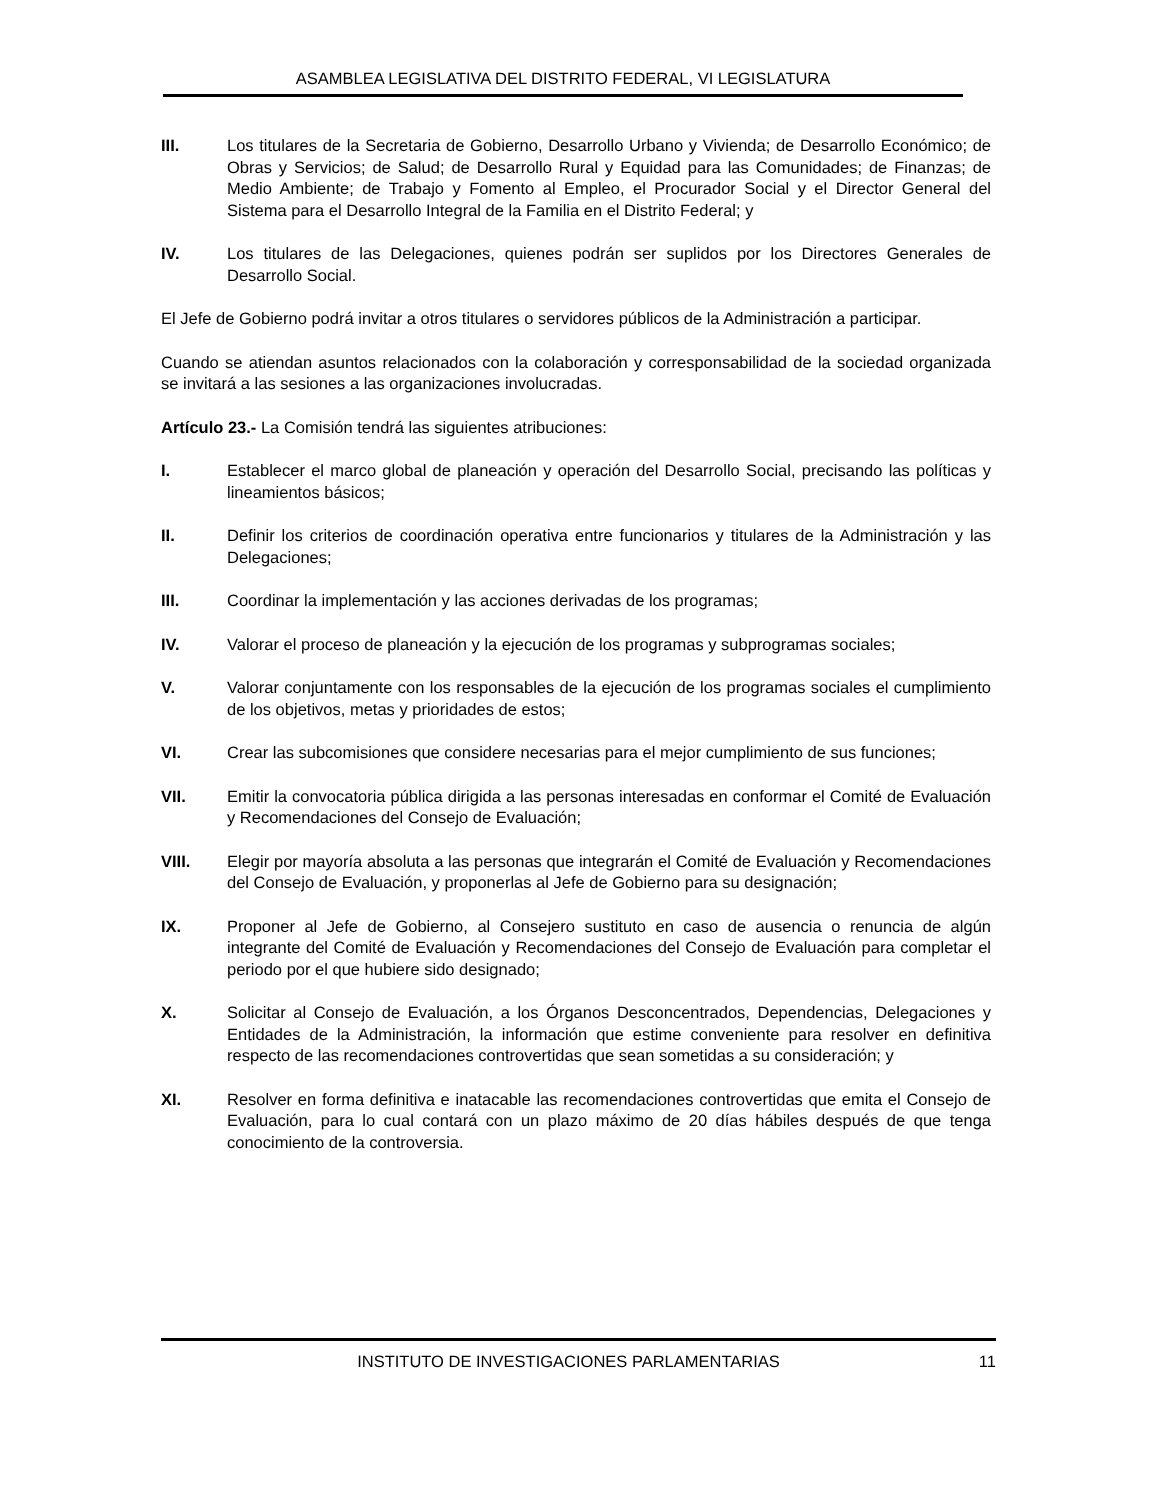ASAMBLEA LEGISLATIVA DEL DISTRITO FEDERAL, VI LEGISLATURA
III. Los titulares de la Secretaria de Gobierno, Desarrollo Urbano y Vivienda; de Desarrollo Económico; de Obras y Servicios; de Salud; de Desarrollo Rural y Equidad para las Comunidades; de Finanzas; de Medio Ambiente; de Trabajo y Fomento al Empleo, el Procurador Social y el Director General del Sistema para el Desarrollo Integral de la Familia en el Distrito Federal; y
IV. Los titulares de las Delegaciones, quienes podrán ser suplidos por los Directores Generales de Desarrollo Social.
El Jefe de Gobierno podrá invitar a otros titulares o servidores públicos de la Administración a participar.
Cuando se atiendan asuntos relacionados con la colaboración y corresponsabilidad de la sociedad organizada se invitará a las sesiones a las organizaciones involucradas.
Artículo 23.- La Comisión tendrá las siguientes atribuciones:
I. Establecer el marco global de planeación y operación del Desarrollo Social, precisando las políticas y lineamientos básicos;
II. Definir los criterios de coordinación operativa entre funcionarios y titulares de la Administración y las Delegaciones;
III. Coordinar la implementación y las acciones derivadas de los programas;
IV. Valorar el proceso de planeación y la ejecución de los programas y subprogramas sociales;
V. Valorar conjuntamente con los responsables de la ejecución de los programas sociales el cumplimiento de los objetivos, metas y prioridades de estos;
VI. Crear las subcomisiones que considere necesarias para el mejor cumplimiento de sus funciones;
VII. Emitir la convocatoria pública dirigida a las personas interesadas en conformar el Comité de Evaluación y Recomendaciones del Consejo de Evaluación;
VIII. Elegir por mayoría absoluta a las personas que integrarán el Comité de Evaluación y Recomendaciones del Consejo de Evaluación, y proponerlas al Jefe de Gobierno para su designación;
IX. Proponer al Jefe de Gobierno, al Consejero sustituto en caso de ausencia o renuncia de algún integrante del Comité de Evaluación y Recomendaciones del Consejo de Evaluación para completar el periodo por el que hubiere sido designado;
X. Solicitar al Consejo de Evaluación, a los Órganos Desconcentrados, Dependencias, Delegaciones y Entidades de la Administración, la información que estime conveniente para resolver en definitiva respecto de las recomendaciones controvertidas que sean sometidas a su consideración; y
XI. Resolver en forma definitiva e inatacable las recomendaciones controvertidas que emita el Consejo de Evaluación, para lo cual contará con un plazo máximo de 20 días hábiles después de que tenga conocimiento de la controversia.
INSTITUTO DE INVESTIGACIONES PARLAMENTARIAS 11